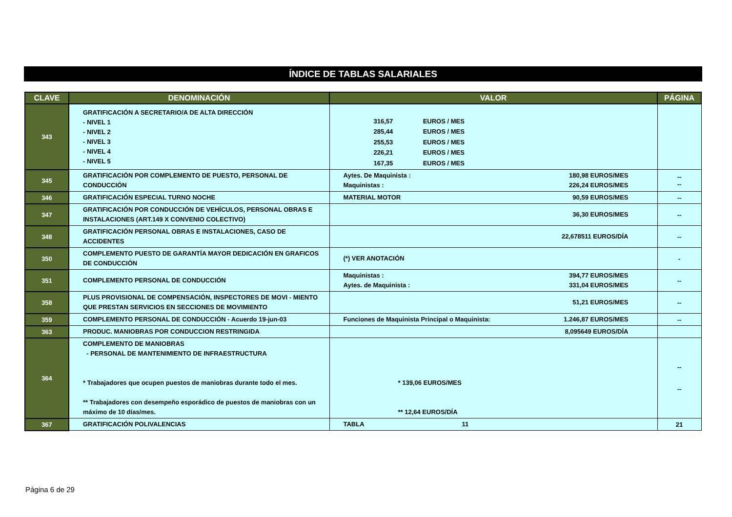ÍNDICE DE TABLAS SALARIALES
| CLAVE | DENOMINACIÓN | VALOR | PÁGINA |
| --- | --- | --- | --- |
| 343 | GRATIFICACIÓN A SECRETARIO/A DE ALTA DIRECCIÓN - NIVEL 1 - NIVEL 2 - NIVEL 3 - NIVEL 4 - NIVEL 5 | 316,57 EUROS / MES 285,44 EUROS / MES 255,53 EUROS / MES 226,21 EUROS / MES 167,35 EUROS / MES | |
| 345 | GRATIFICACIÓN POR COMPLEMENTO DE PUESTO, PERSONAL DE CONDUCCIÓN | Aytes. De Maquinista : 180,98 EUROS/MES Maquinistas : 226,24 EUROS/MES | -- -- |
| 346 | GRATIFICACIÓN ESPECIAL TURNO NOCHE | MATERIAL MOTOR 90,59 EUROS/MES | -- |
| 347 | GRATIFICACIÓN POR CONDUCCIÓN DE VEHÍCULOS, PERSONAL OBRAS E INSTALACIONES (ART.149 X CONVENIO COLECTIVO) | 36,30 EUROS/MES | -- |
| 348 | GRATIFICACIÓN PERSONAL OBRAS E INSTALACIONES, CASO DE ACCIDENTES | 22,678511 EUROS/DÍA | -- |
| 350 | COMPLEMENTO PUESTO DE GARANTÍA MAYOR DEDICACIÓN EN GRAFICOS DE CONDUCCIÓN | (*) VER ANOTACIÓN | - |
| 351 | COMPLEMENTO PERSONAL DE CONDUCCIÓN | Maquinistas : 394,77 EUROS/MES Aytes. de Maquinista : 331,04 EUROS/MES | -- |
| 358 | PLUS PROVISIONAL DE COMPENSACIÓN, INSPECTORES DE MOVI - MIENTO QUE PRESTAN SERVICIOS EN SECCIONES DE MOVIMIENTO | 51,21 EUROS/MES | -- |
| 359 | COMPLEMENTO PERSONAL DE CONDUCCIÓN - Acuerdo 19-jun-03 | Funciones de Maquinista Principal o Maquinista: 1.246,87 EUROS/MES | -- |
| 363 | PRODUC. MANIOBRAS POR CONDUCCION RESTRINGIDA | 8,095649 EUROS/DÍA | |
| 364 | COMPLEMENTO DE MANIOBRAS - PERSONAL DE MANTENIMIENTO DE INFRAESTRUCTURA * Trabajadores que ocupen puestos de maniobras durante todo el mes. ** Trabajadores con desempeño esporádico de puestos de maniobras con un máximo de 10 días/mes. | * 139,06 EUROS/MES ** 12,64 EUROS/DÍA | -- -- |
| 367 | GRATIFICACIÓN POLIVALENCIAS | TABLA 11 | 21 |
Página 6 de 29